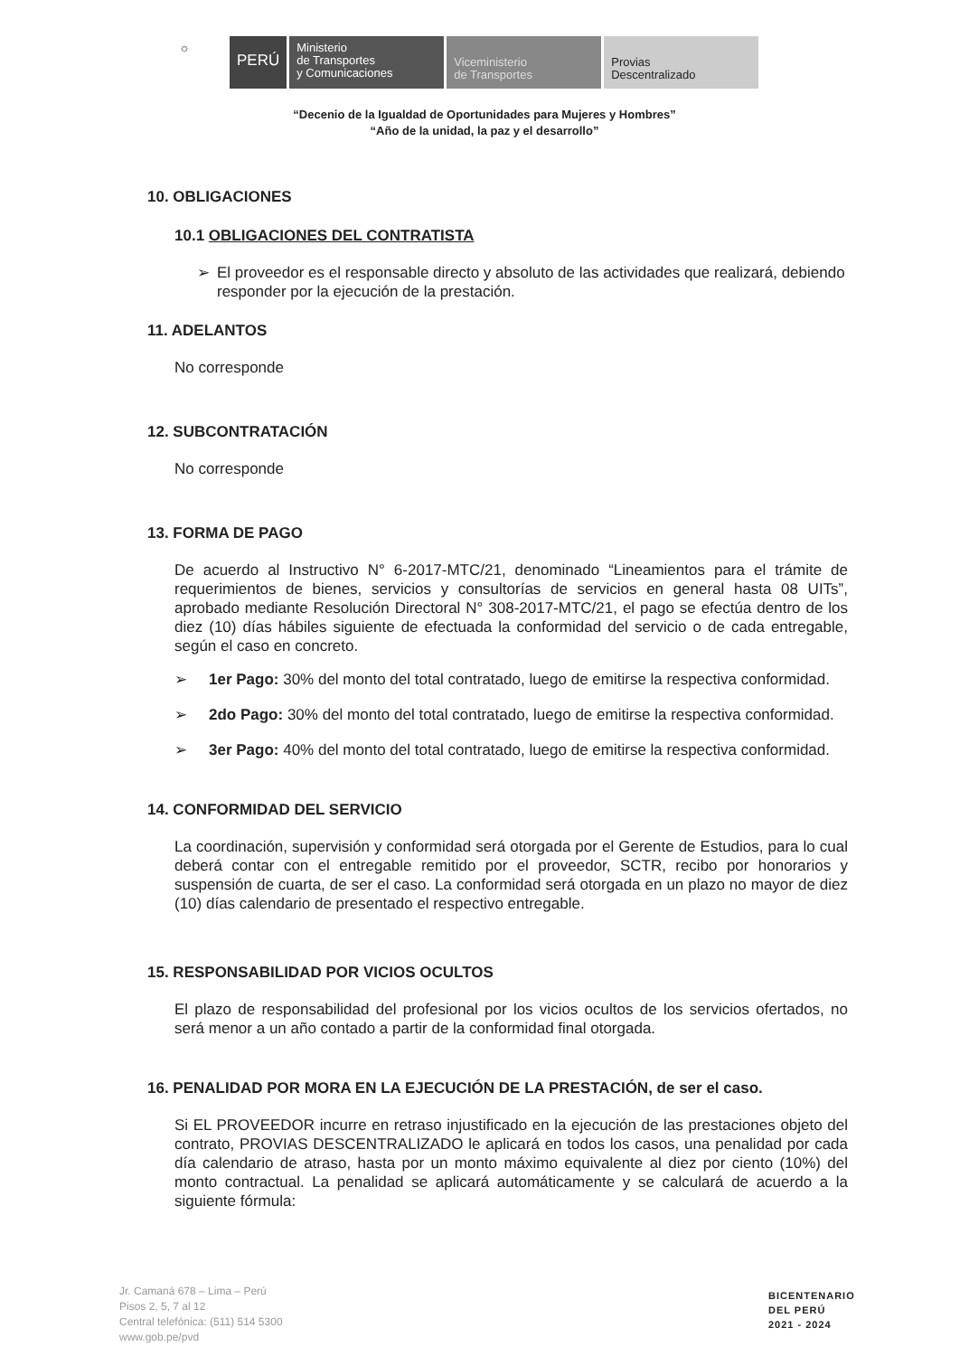☼
PERÚ
Ministerio
de Transportes
y Comunicaciones
Viceministerio
de Transportes
Provias
Descentralizado
“Decenio de la Igualdad de Oportunidades para Mujeres y Hombres”
“Año de la unidad, la paz y el desarrollo”
10. OBLIGACIONES
10.1 OBLIGACIONES DEL CONTRATISTA
➢ El proveedor es el responsable directo y absoluto de las actividades que realizará, debiendo responder por la ejecución de la prestación.
11. ADELANTOS
No corresponde
12. SUBCONTRATACIÓN
No corresponde
13. FORMA DE PAGO
De acuerdo al Instructivo N° 6-2017-MTC/21, denominado “Lineamientos para el trámite de requerimientos de bienes, servicios y consultorías de servicios en general hasta 08 UITs”, aprobado mediante Resolución Directoral N° 308-2017-MTC/21, el pago se efectúa dentro de los diez (10) días hábiles siguiente de efectuada la conformidad del servicio o de cada entregable, según el caso en concreto.
➢ 1er Pago: 30% del monto del total contratado, luego de emitirse la respectiva conformidad.
➢ 2do Pago: 30% del monto del total contratado, luego de emitirse la respectiva conformidad.
➢ 3er Pago: 40% del monto del total contratado, luego de emitirse la respectiva conformidad.
14. CONFORMIDAD DEL SERVICIO
La coordinación, supervisión y conformidad será otorgada por el Gerente de Estudios, para lo cual deberá contar con el entregable remitido por el proveedor, SCTR, recibo por honorarios y suspensión de cuarta, de ser el caso. La conformidad será otorgada en un plazo no mayor de diez (10) días calendario de presentado el respectivo entregable.
15. RESPONSABILIDAD POR VICIOS OCULTOS
El plazo de responsabilidad del profesional por los vicios ocultos de los servicios ofertados, no será menor a un año contado a partir de la conformidad final otorgada.
16. PENALIDAD POR MORA EN LA EJECUCIÓN DE LA PRESTACIÓN, de ser el caso.
Si EL PROVEEDOR incurre en retraso injustificado en la ejecución de las prestaciones objeto del contrato, PROVIAS DESCENTRALIZADO le aplicará en todos los casos, una penalidad por cada día calendario de atraso, hasta por un monto máximo equivalente al diez por ciento (10%) del monto contractual. La penalidad se aplicará automáticamente y se calculará de acuerdo a la siguiente fórmula:
Jr. Camaná 678 – Lima – Perú
Pisos 2, 5, 7 al 12
Central telefónica: (511) 514 5300
www.gob.pe/pvd
BICENTENARIO
DEL PERÚ
2021 - 2024